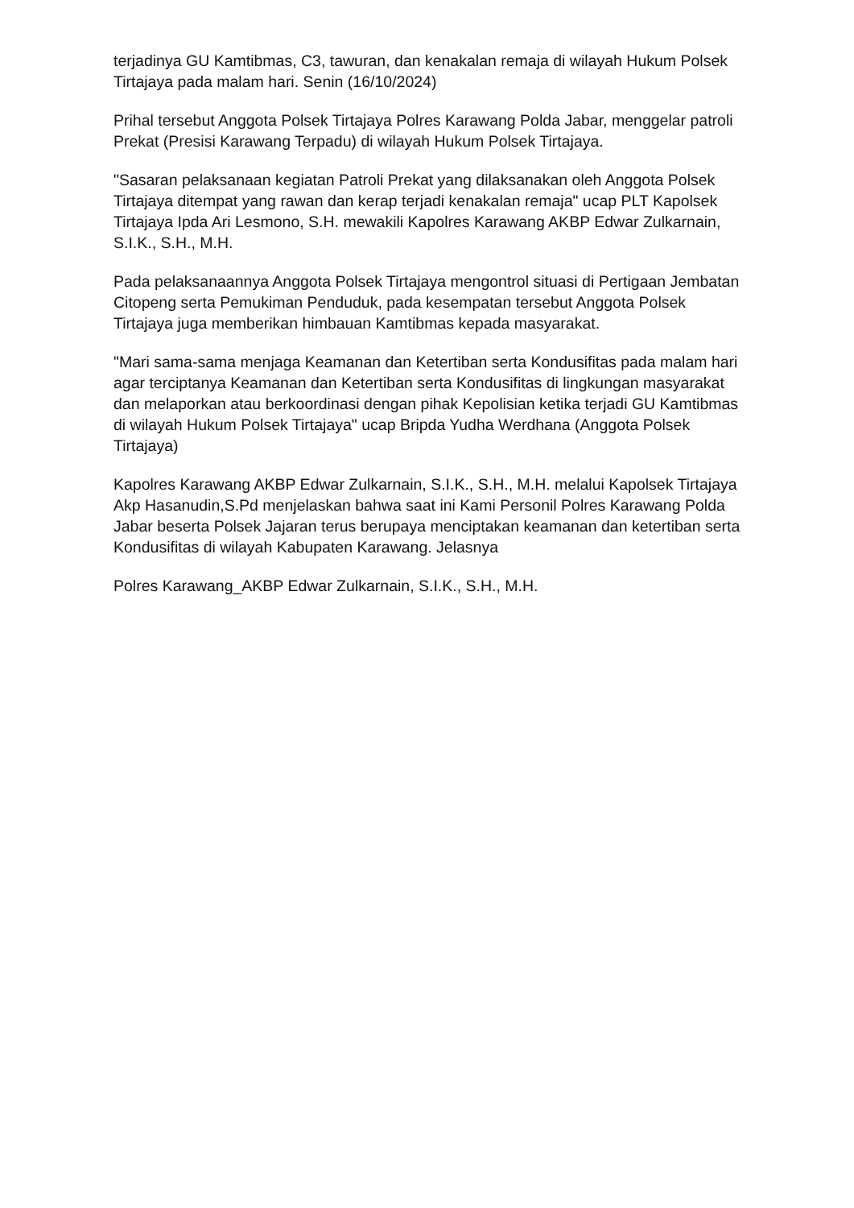terjadinya GU Kamtibmas, C3, tawuran, dan kenakalan remaja di wilayah Hukum Polsek Tirtajaya pada malam hari. Senin (16/10/2024)
Prihal tersebut Anggota Polsek Tirtajaya Polres Karawang Polda Jabar, menggelar patroli Prekat (Presisi Karawang Terpadu) di wilayah Hukum Polsek Tirtajaya.
"Sasaran pelaksanaan kegiatan Patroli Prekat yang dilaksanakan oleh Anggota Polsek Tirtajaya ditempat yang rawan dan kerap terjadi kenakalan remaja" ucap PLT Kapolsek Tirtajaya Ipda Ari Lesmono, S.H. mewakili Kapolres Karawang AKBP Edwar Zulkarnain, S.I.K., S.H., M.H.
Pada pelaksanaannya Anggota Polsek Tirtajaya mengontrol situasi di Pertigaan Jembatan Citopeng serta Pemukiman Penduduk, pada kesempatan tersebut Anggota Polsek Tirtajaya juga memberikan himbauan Kamtibmas kepada masyarakat.
"Mari sama-sama menjaga Keamanan dan Ketertiban serta Kondusifitas pada malam hari agar terciptanya Keamanan dan Ketertiban serta Kondusifitas di lingkungan masyarakat dan melaporkan atau berkoordinasi dengan pihak Kepolisian ketika terjadi GU Kamtibmas di wilayah Hukum Polsek Tirtajaya" ucap Bripda Yudha Werdhana (Anggota Polsek Tirtajaya)
Kapolres Karawang AKBP Edwar Zulkarnain, S.I.K., S.H., M.H. melalui Kapolsek Tirtajaya Akp Hasanudin,S.Pd menjelaskan bahwa saat ini Kami Personil Polres Karawang Polda Jabar beserta Polsek Jajaran terus berupaya menciptakan keamanan dan ketertiban serta Kondusifitas di wilayah Kabupaten Karawang. Jelasnya
Polres Karawang_AKBP Edwar Zulkarnain, S.I.K., S.H., M.H.